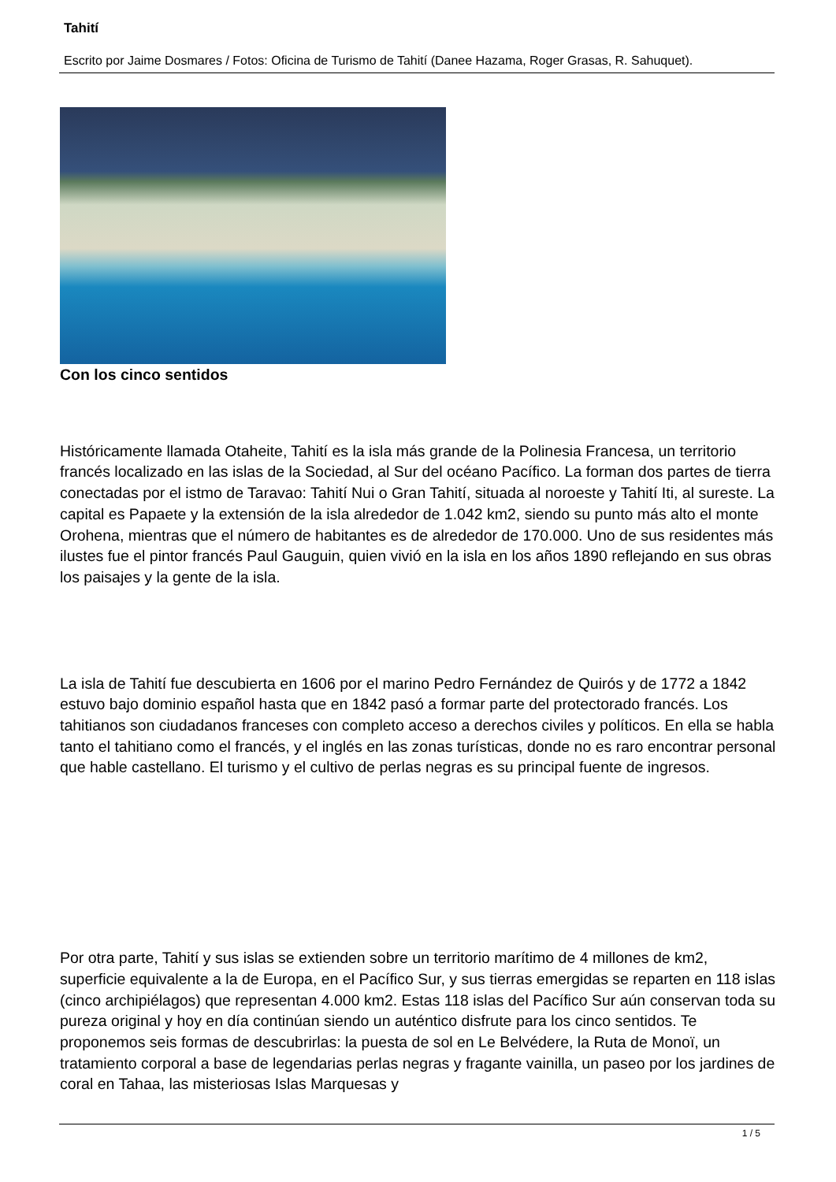Tahití
Escrito por Jaime Dosmares / Fotos: Oficina de Turismo de Tahití (Danee Hazama, Roger Grasas, R. Sahuquet).
Con los cinco sentidos
Históricamente llamada Otaheite, Tahití es la isla más grande de la Polinesia Francesa, un territorio francés localizado en las islas de la Sociedad, al Sur del océano Pacífico. La forman dos partes de tierra conectadas por el istmo de Taravao: Tahití Nui o Gran Tahití, situada al noroeste y Tahití Iti, al sureste. La capital es Papaete y la extensión de la isla alrededor de 1.042 km2, siendo su punto más alto el monte Orohena, mientras que el número de habitantes es de alrededor de 170.000. Uno de sus residentes más ilustes fue el pintor francés Paul Gauguin, quien vivió en la isla en los años 1890 reflejando en sus obras los paisajes y la gente de la isla.
La isla de Tahití fue descubierta en 1606 por el marino Pedro Fernández de Quirós y de 1772 a 1842 estuvo bajo dominio español hasta que en 1842 pasó a formar parte del protectorado francés. Los tahitianos son ciudadanos franceses con completo acceso a derechos civiles y políticos. En ella se habla tanto el tahitiano como el francés, y el inglés en las zonas turísticas, donde no es raro encontrar personal que hable castellano. El turismo y el cultivo de perlas negras es su principal fuente de ingresos.
Por otra parte, Tahití y sus islas se extienden sobre un territorio marítimo de 4 millones de km2, superficie equivalente a la de Europa, en el Pacífico Sur, y sus tierras emergidas se reparten en 118 islas (cinco archipiélagos) que representan 4.000 km2. Estas 118 islas del Pacífico Sur aún conservan toda su pureza original y hoy en día continúan siendo un auténtico disfrute para los cinco sentidos. Te proponemos seis formas de descubrirlas: la puesta de sol en Le Belvédere, la Ruta de Monoï, un tratamiento corporal a base de legendarias perlas negras y fragante vainilla, un paseo por los jardines de coral en Tahaa, las misteriosas Islas Marquesas y
1 / 5